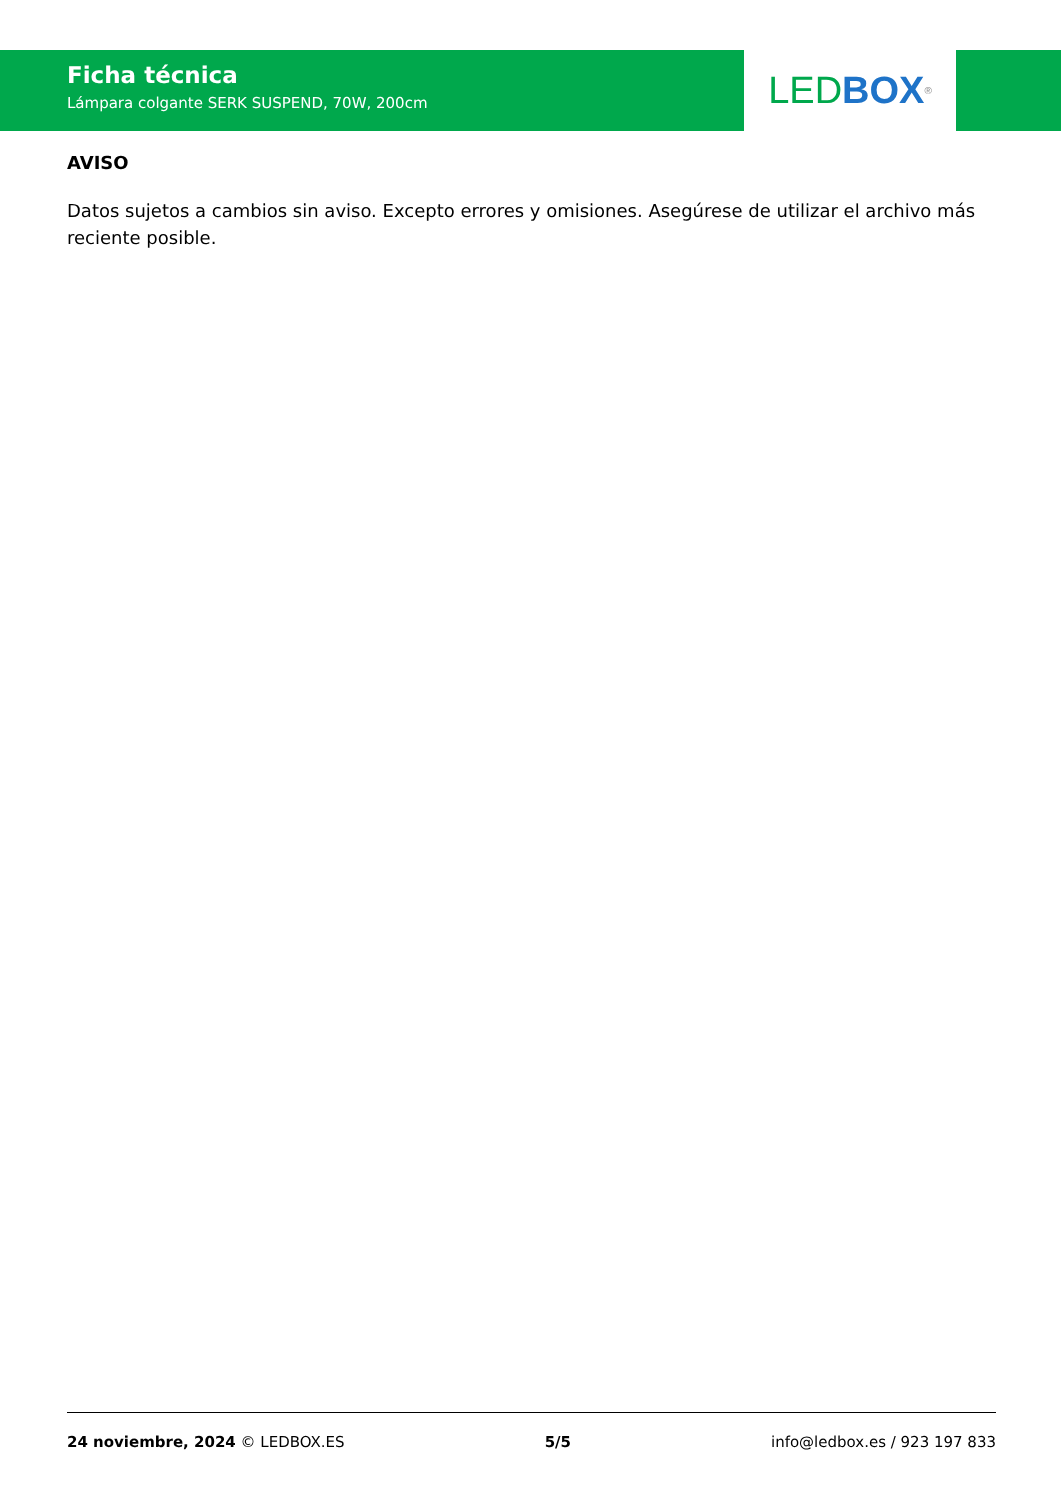Ficha técnica
Lámpara colgante SERK SUSPEND, 70W, 200cm
LED BOX<sup>®</sup>
AVISO
Datos sujetos a cambios sin aviso. Excepto errores y omisiones. Asegúrese de utilizar el archivo más reciente posible.
24 noviembre, 2024 © LEDBOX.ES 5/5 info@ledbox.es / 923 197 833